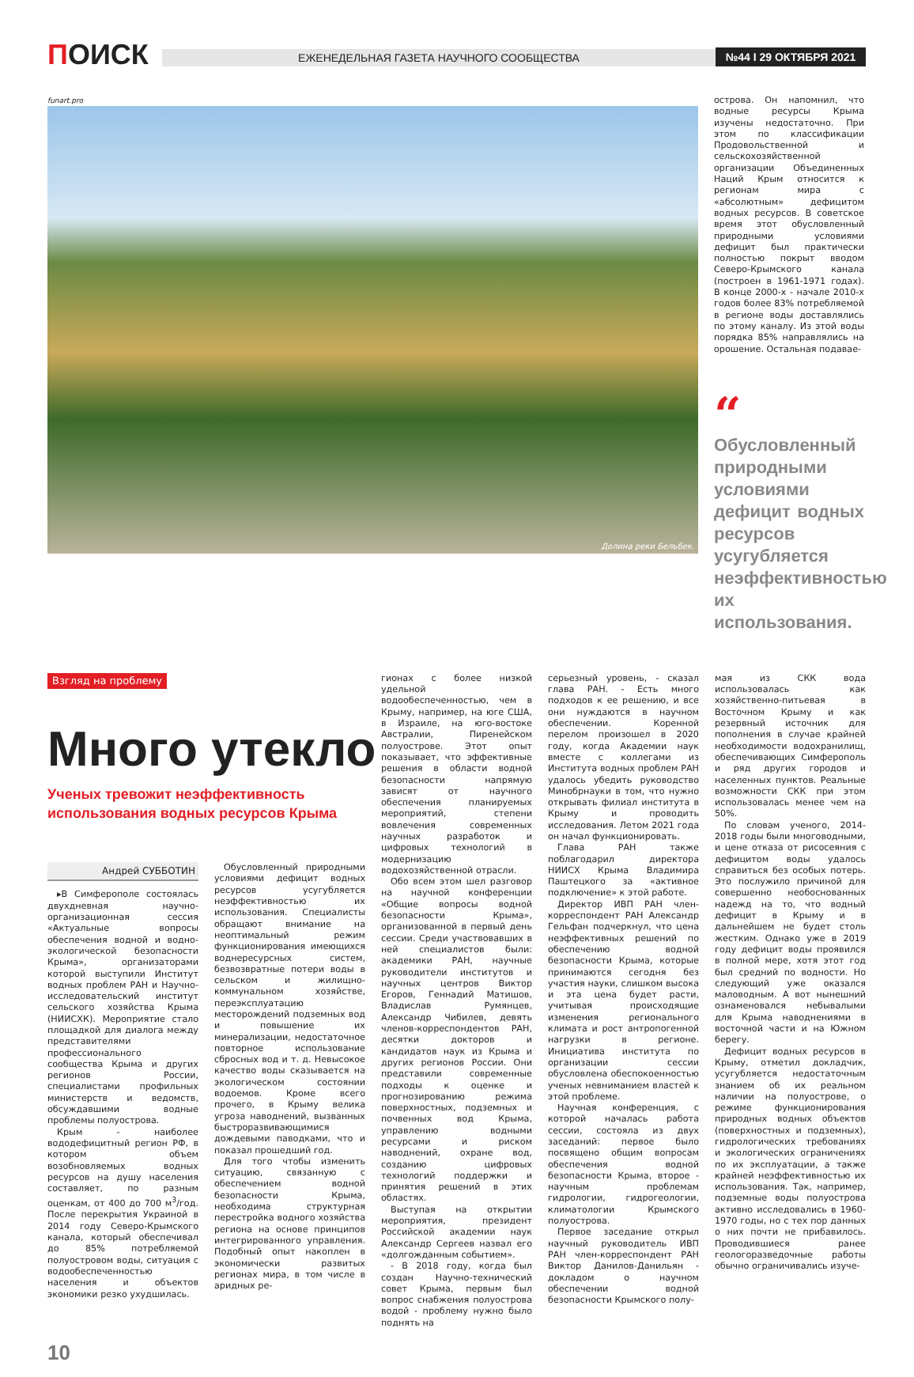ПОИСК ЕЖЕНЕДЕЛЬНАЯ ГАЗЕТА НАУЧНОГО СООБЩЕСТВА №44 I 29 ОКТЯБРЯ 2021
funart.pro
Долина реки Бельбек.
острова. Он напомнил, что водные ресурсы Крыма изучены недостаточно. При этом по классификации Продовольственной и сельскохозяйственной организации Объединенных Наций Крым относится к регионам мира с «абсолютным» дефицитом водных ресурсов. В советское время этот обусловленный природными условиями дефицит был практически полностью покрыт вводом Северо-Крымского канала (построен в 1961-1971 годах). В конце 2000-х - начале 2010-х годов более 83% потребляемой в регионе воды доставлялись по этому каналу. Из этой воды порядка 85% направлялись на орошение. Остальная подавае-
“
Обусловленный природными условиями дефицит водных ресурсов усугубляется неэффективностью их использования.
Взгляд на проблему
Много утекло
Ученых тревожит неэффективность использования водных ресурсов Крыма
Андрей СУББОТИН
▸В Симферополе состоялась двухдневная научно-организационная сессия «Актуальные вопросы обеспечения водной и водно-экологической безопасности Крыма», организаторами которой выступили Институт водных проблем РАН и Научно-исследовательский институт сельского хозяйства Крыма (НИИСХК). Мероприятие стало площадкой для диалога между представителями профессионального сообщества Крыма и других регионов России, специалистами профильных министерств и ведомств, обсуждавшими водные проблемы полуострова.
Крым - наиболее вододефицитный регион РФ, в котором объем возобновляемых водных ресурсов на душу населения составляет, по разным оценкам, от 400 до 700 м<sup>3</sup>/год. После перекрытия Украиной в 2014 году Северо-Крымского канала, который обеспечивал до 85% потребляемой полуостровом воды, ситуация с водообеспеченностью населения и объектов экономики резко ухудшилась.
Обусловленный природными условиями дефицит водных ресурсов усугубляется неэффективностью их использования. Специалисты обращают внимание на неоптимальный режим функционирования имеющихся воднересурсных систем, безвозвратные потери воды в сельском и жилищно-коммунальном хозяйстве, переэксплуатацию месторождений подземных вод и повышение их минерализации, недостаточное повторное использование сбросных вод и т. д. Невысокое качество воды сказывается на экологическом состоянии водоемов. Кроме всего прочего, в Крыму велика угроза наводнений, вызванных быстроразвивающимися дождевыми паводками, что и показал прошедший год.
Для того чтобы изменить ситуацию, связанную с обеспечением водной безопасности Крыма, необходима структурная перестройка водного хозяйства региона на основе принципов интегрированного управления. Подобный опыт накоплен в экономически развитых регионах мира, в том числе в аридных ре-
гионах с более низкой удельной водообеспеченностью, чем в Крыму, например, на юге США, в Израиле, на юго-востоке Австралии, Пиренейском полуострове. Этот опыт показывает, что эффективные решения в области водной безопасности напрямую зависят от научного обеспечения планируемых мероприятий, степени вовлечения современных научных разработок и цифровых технологий в модернизацию водохозяйственной отрасли.
Обо всем этом шел разговор на научной конференции «Общие вопросы водной безопасности Крыма», организованной в первый день сессии. Среди участвовавших в ней специалистов были: академики РАН, научные руководители институтов и научных центров Виктор Егоров, Геннадий Матишов, Владислав Румянцев, Александр Чибилев, девять членов-корреспондентов РАН, десятки докторов и кандидатов наук из Крыма и других регионов России. Они представили современные подходы к оценке и прогнозированию режима поверхностных, подземных и почвенных вод Крыма, управлению водными ресурсами и риском наводнений, охране вод, созданию цифровых технологий поддержки и принятия решений в этих областях.
Выступая на открытии мероприятия, президент Российской академии наук Александр Сергеев назвал его «долгожданным событием».
- В 2018 году, когда был создан Научно-технический совет Крыма, первым был вопрос снабжения полуострова водой - проблему нужно было поднять на
серьезный уровень, - сказал глава РАН. - Есть много подходов к ее решению, и все они нуждаются в научном обеспечении. Коренной перелом произошел в 2020 году, когда Академии наук вместе с коллегами из Института водных проблем РАН удалось убедить руководство Минобрнауки в том, что нужно открывать филиал института в Крыму и проводить исследования. Летом 2021 года он начал функционировать.
Глава РАН также поблагодарил директора НИИСХ Крыма Владимира Паштецкого за «активное подключение» к этой работе.
Директор ИВП РАН член-корреспондент РАН Александр Гельфан подчеркнул, что цена неэффективных решений по обеспечению водной безопасности Крыма, которые принимаются сегодня без участия науки, слишком высока и эта цена будет расти, учитывая происходящие изменения регионального климата и рост антропогенной нагрузки в регионе. Инициатива института по организации сессии обусловлена обеспокоенностью ученых невниманием властей к этой проблеме.
Научная конференция, с которой началась работа сессии, состояла из двух заседаний: первое было посвящено общим вопросам обеспечения водной безопасности Крыма, второе - научным проблемам гидрологии, гидрогеологии, климатологии Крымского полуострова.
Первое заседание открыл научный руководитель ИВП РАН член-корреспондент РАН Виктор Данилов-Данильян - докладом о научном обеспечении водной безопасности Крымского полу-
мая из СКК вода использовалась как хозяйственно-питьевая в Восточном Крыму и как резервный источник для пополнения в случае крайней необходимости водохранилищ, обеспечивающих Симферополь и ряд других городов и населенных пунктов. Реальные возможности СКК при этом использовалась менее чем на 50%.
По словам ученого, 2014-2018 годы были многоводными, и цене отказа от рисосеяния с дефицитом воды удалось справиться без особых потерь. Это послужило причиной для совершенно необоснованных надежд на то, что водный дефицит в Крыму и в дальнейшем не будет столь жестким. Однако уже в 2019 году дефицит воды проявился в полной мере, хотя этот год был средний по водности. Но следующий уже оказался маловодным. А вот нынешний ознаменовался небывалыми для Крыма наводнениями в восточной части и на Южном берегу.
Дефицит водных ресурсов в Крыму, отметил докладчик, усугубляется недостаточным знанием об их реальном наличии на полуострове, о режиме функционирования природных водных объектов (поверхностных и подземных), гидрологических требованиях и экологических ограничениях по их эксплуатации, а также крайней неэффективностью их использования. Так, например, подземные воды полуострова активно исследовались в 1960-1970 годы, но с тех пор данных о них почти не прибавилось. Проводившиеся ранее геологоразведочные работы обычно ограничивались изуче-
10